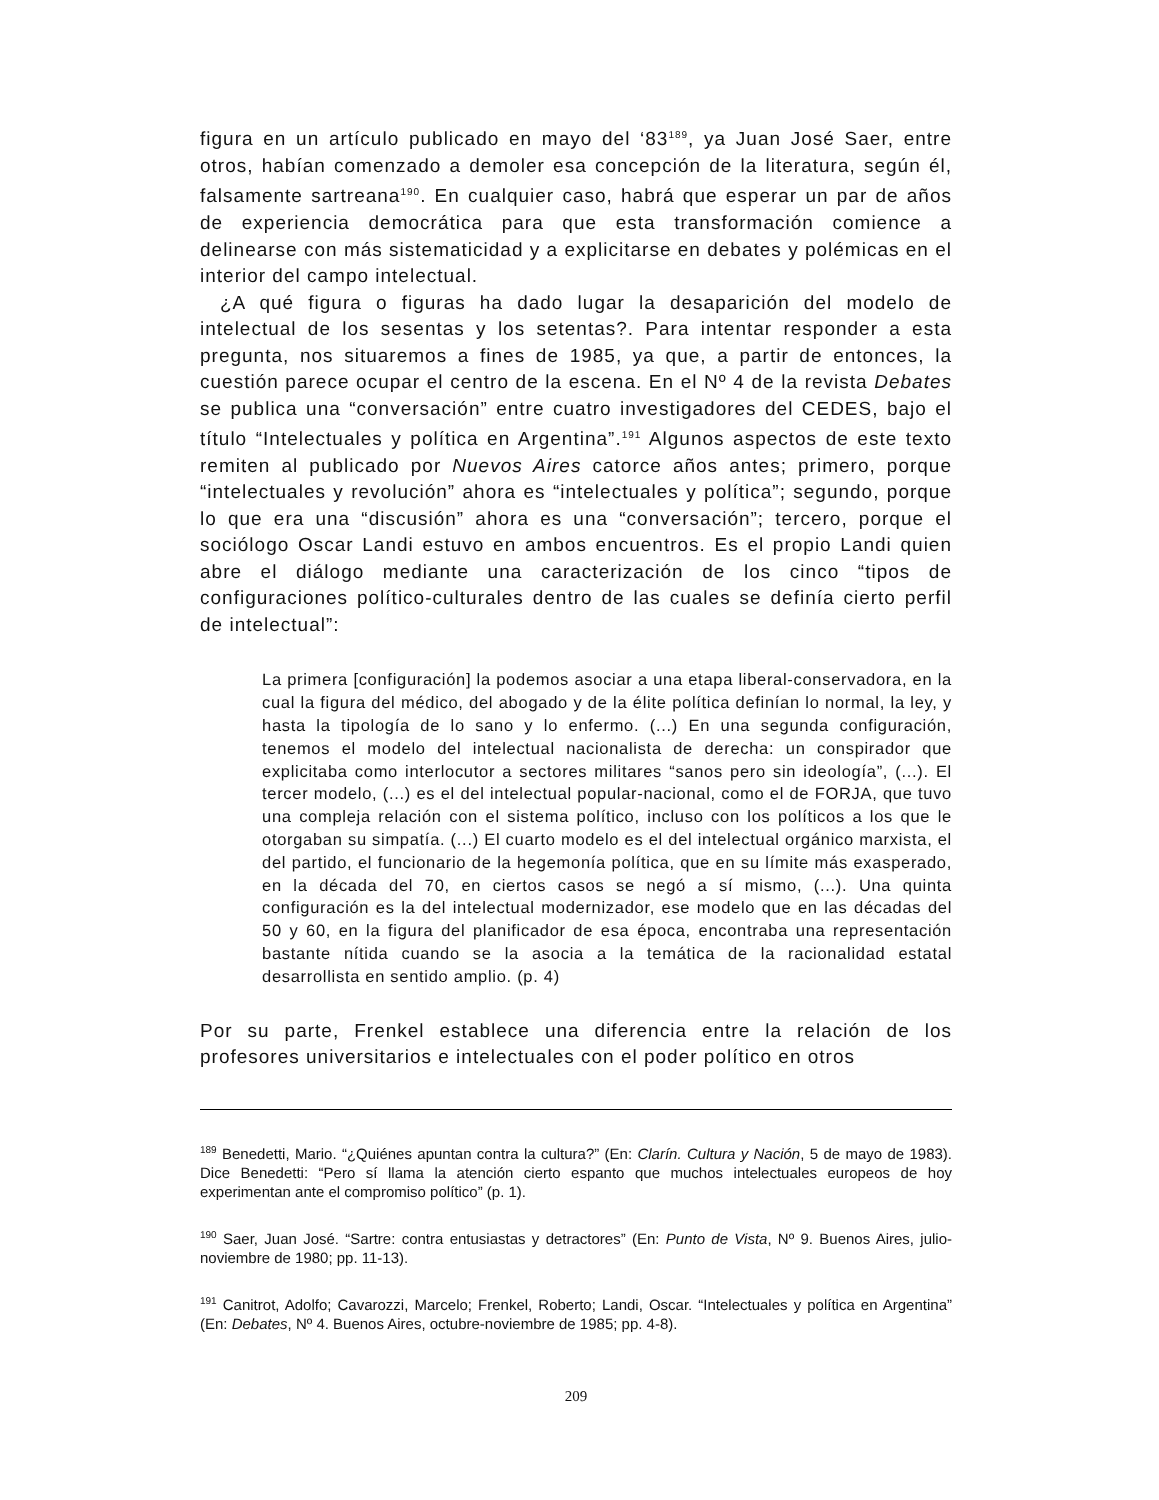figura en un artículo publicado en mayo del ‘83<sup>189</sup>, ya Juan José Saer, entre otros, habían comenzado a demoler esa concepción de la literatura, según él, falsamente sartreana<sup>190</sup>. En cualquier caso, habrá que esperar un par de años de experiencia democrática para que esta transformación comience a delinearse con más sistematicidad y a explicitarse en debates y polémicas en el interior del campo intelectual.
¿A qué figura o figuras ha dado lugar la desaparición del modelo de intelectual de los sesentas y los setentas?. Para intentar responder a esta pregunta, nos situaremos a fines de 1985, ya que, a partir de entonces, la cuestión parece ocupar el centro de la escena. En el Nº 4 de la revista Debates se publica una “conversación” entre cuatro investigadores del CEDES, bajo el título “Intelectuales y política en Argentina”.<sup>191</sup> Algunos aspectos de este texto remiten al publicado por Nuevos Aires catorce años antes; primero, porque “intelectuales y revolución” ahora es “intelectuales y política”; segundo, porque lo que era una “discusión” ahora es una “conversación”; tercero, porque el sociólogo Oscar Landi estuvo en ambos encuentros. Es el propio Landi quien abre el diálogo mediante una caracterización de los cinco “tipos de configuraciones político-culturales dentro de las cuales se definía cierto perfil de intelectual”:
La primera [configuración] la podemos asociar a una etapa liberal-conservadora, en la cual la figura del médico, del abogado y de la élite política definían lo normal, la ley, y hasta la tipología de lo sano y lo enfermo. (...) En una segunda configuración, tenemos el modelo del intelectual nacionalista de derecha: un conspirador que explicitaba como interlocutor a sectores militares “sanos pero sin ideología”, (...). El tercer modelo, (...) es el del intelectual popular-nacional, como el de FORJA, que tuvo una compleja relación con el sistema político, incluso con los políticos a los que le otorgaban su simpatía. (...) El cuarto modelo es el del intelectual orgánico marxista, el del partido, el funcionario de la hegemonía política, que en su límite más exasperado, en la década del 70, en ciertos casos se negó a sí mismo, (...). Una quinta configuración es la del intelectual modernizador, ese modelo que en las décadas del 50 y 60, en la figura del planificador de esa época, encontraba una representación bastante nítida cuando se la asocia a la temática de la racionalidad estatal desarrollista en sentido amplio. (p. 4)
Por su parte, Frenkel establece una diferencia entre la relación de los profesores universitarios e intelectuales con el poder político en otros
<sup>189</sup> Benedetti, Mario. “¿Quiénes apuntan contra la cultura?” (En: Clarín. Cultura y Nación, 5 de mayo de 1983). Dice Benedetti: “Pero sí llama la atención cierto espanto que muchos intelectuales europeos de hoy experimentan ante el compromiso político” (p. 1).
<sup>190</sup> Saer, Juan José. “Sartre: contra entusiastas y detractores” (En: Punto de Vista, Nº 9. Buenos Aires, julio-noviembre de 1980; pp. 11-13).
<sup>191</sup> Canitrot, Adolfo; Cavarozzi, Marcelo; Frenkel, Roberto; Landi, Oscar. “Intelectuales y política en Argentina” (En: Debates, Nº 4. Buenos Aires, octubre-noviembre de 1985; pp. 4-8).
209